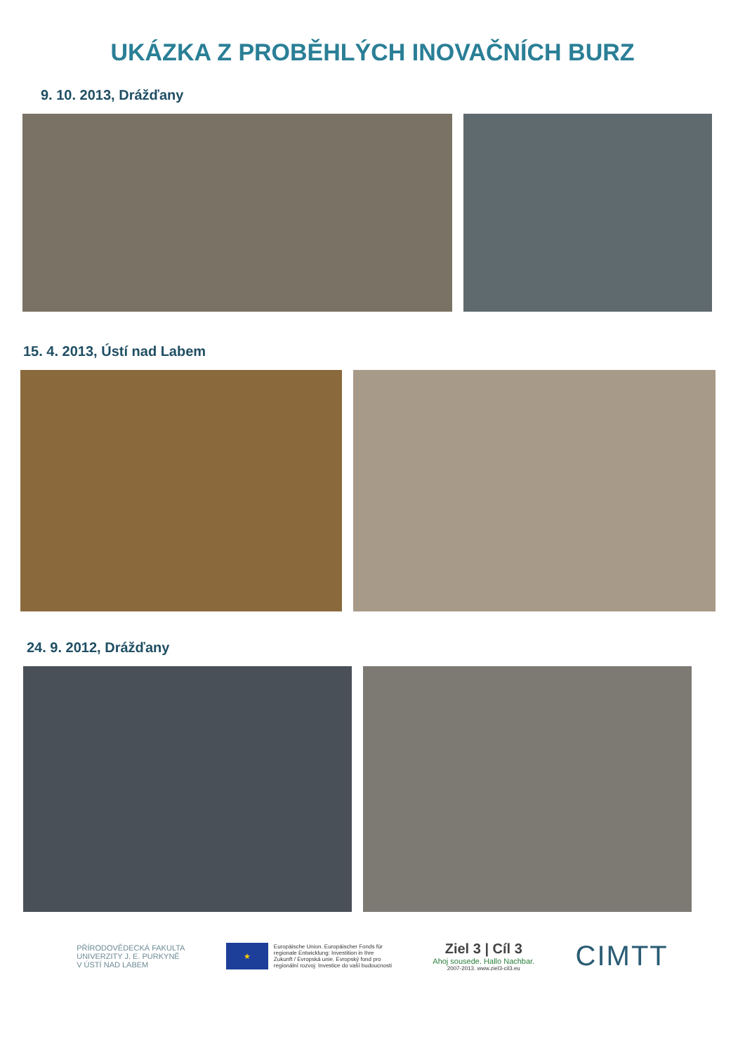UKÁZKA Z PROBĚHLÝCH INOVAČNÍCH BURZ
9. 10. 2013, Drážďany
15. 4. 2013, Ústí nad Labem
24. 9. 2012, Drážďany
PŘÍRODOVĚDECKÁ FAKULTA
UNIVERZITY J. E. PURKYNĚ
V ÚSTÍ NAD LABEM
★
Europäische Union. Europäischer Fonds für
regionale Entwicklung: Investition in Ihre
Zukunft / Evropská unie. Evropský fond pro
regionální rozvoj: Investice do vaší budoucnosti
Ziel 3 | Cíl 3
Ahoj sousede. Hallo Nachbar.
2007-2013. www.ziel3-cil3.eu
CIMTT